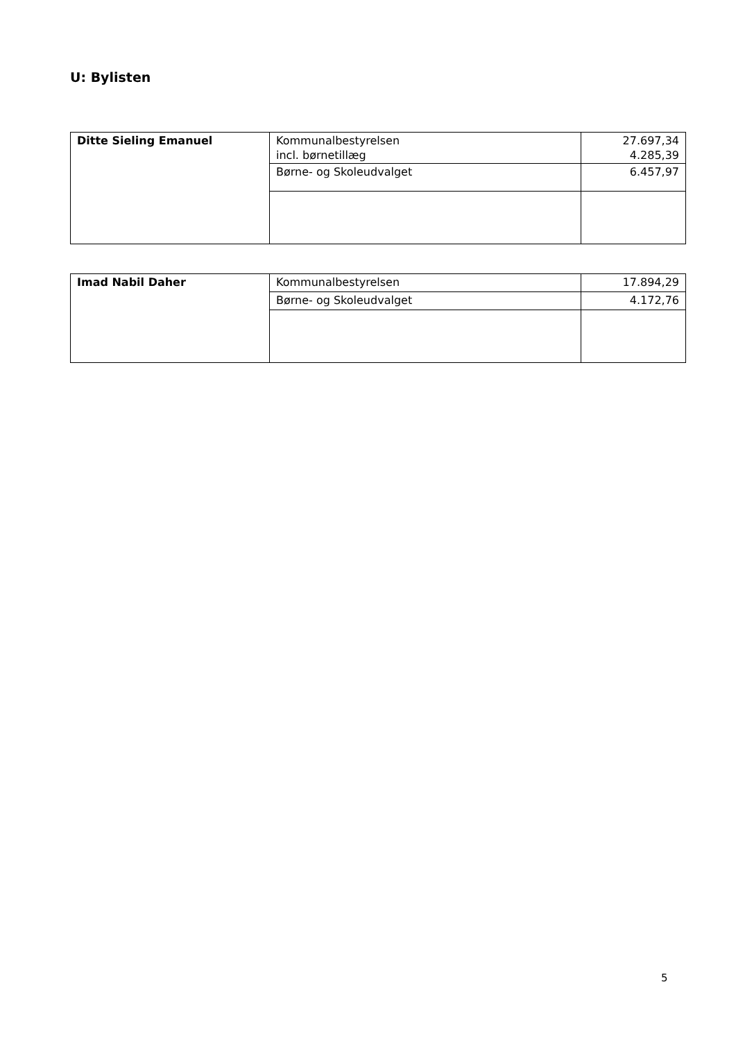U: Bylisten
| Ditte Sieling Emanuel | Kommunalbestyrelsen incl. børnetillæg | 27.697,34 4.285,39 |
| | Børne- og Skoleudvalget | 6.457,97 |
| Imad Nabil Daher | Kommunalbestyrelsen | 17.894,29 |
| | Børne- og Skoleudvalget | 4.172,76 |
5